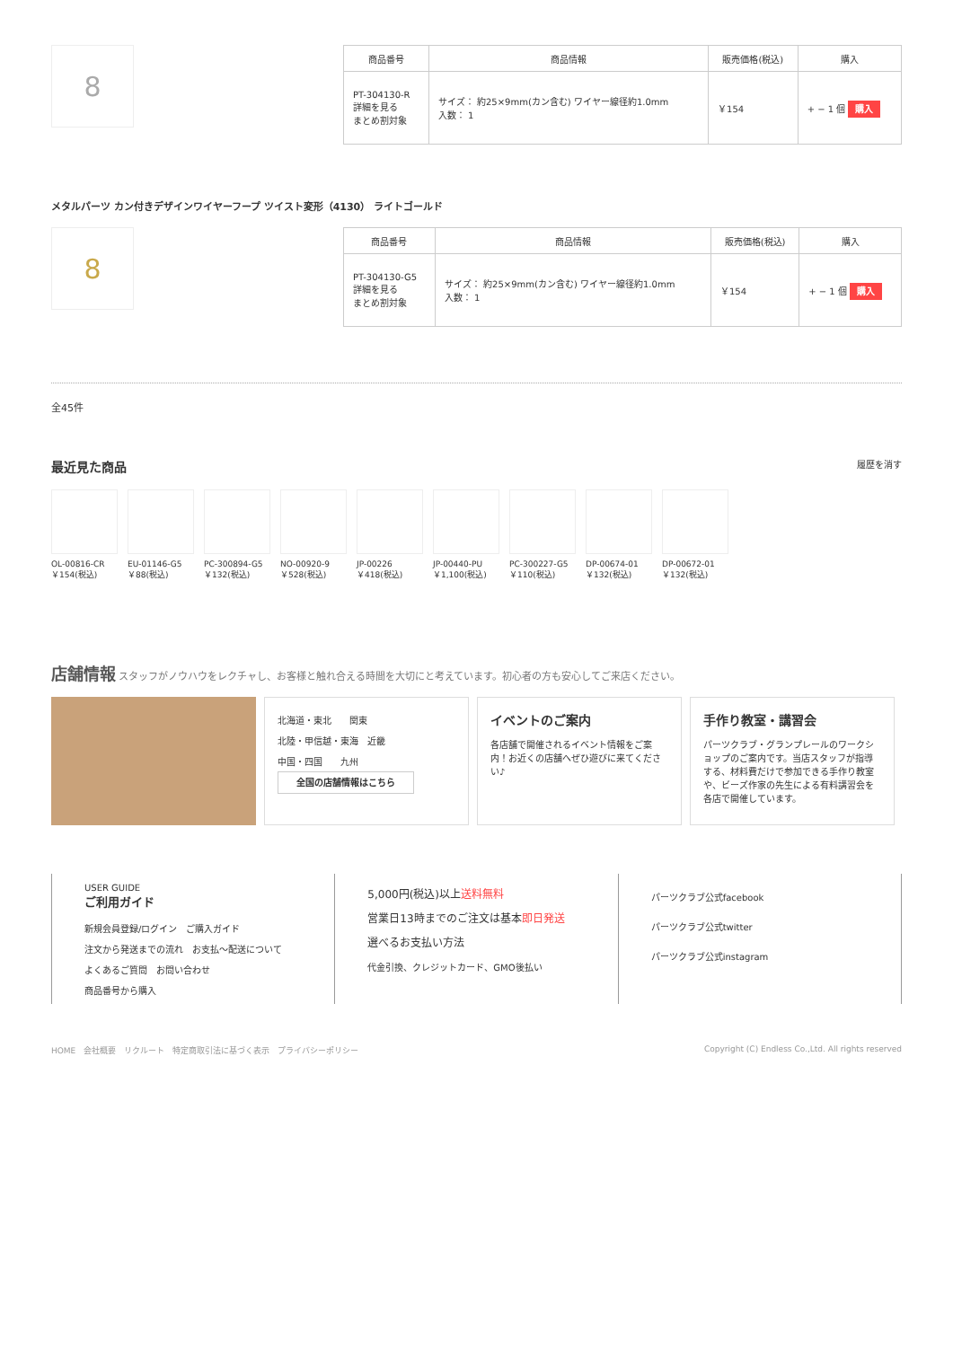8
| 商品番号 | 商品情報 | 販売価格(税込) | 購入 |
| --- | --- | --- | --- |
| PT-304130-R 詳細を見る まとめ割対象 | サイズ： 約25×9mm(カン含む) ワイヤー線径約1.0mm 入数： 1 | ￥154 | + − 1 個 購入 |
メタルパーツ カン付きデザインワイヤーフープ ツイスト変形（4130） ライトゴールド
8
| 商品番号 | 商品情報 | 販売価格(税込) | 購入 |
| --- | --- | --- | --- |
| PT-304130-G5 詳細を見る まとめ割対象 | サイズ： 約25×9mm(カン含む) ワイヤー線径約1.0mm 入数： 1 | ￥154 | + − 1 個 購入 |
全45件
最近見た商品 履歴を消す
OL-00816-CR
￥154(税込)
EU-01146-G5
￥88(税込)
PC-300894-G5
￥132(税込)
NO-00920-9
￥528(税込)
JP-00226
￥418(税込)
JP-00440-PU
￥1,100(税込)
PC-300227-G5
￥110(税込)
DP-00674-01
￥132(税込)
DP-00672-01
￥132(税込)
店舗情報 スタッフがノウハウをレクチャし、お客様と触れ合える時間を大切にと考えています。初心者の方も安心してご来店ください。
北海道・東北　　関東
北陸・甲信越・東海　近畿
中国・四国　　九州
全国の店舗情報はこちら
イベントのご案内
各店舗で開催されるイベント情報をご案内！お近くの店舗へぜひ遊びに来てください♪
手作り教室・講習会
パーツクラブ・グランプレールのワークショップのご案内です。当店スタッフが指導する、材料費だけで参加できる手作り教室や、ビーズ作家の先生による有料講習会を各店で開催しています。
USER GUIDE
ご利用ガイド
新規会員登録/ログイン　ご購入ガイド
注文から発送までの流れ　お支払〜配送について
よくあるご質問　お問い合わせ
商品番号から購入
5,000円(税込)以上送料無料
営業日13時までのご注文は基本即日発送
選べるお支払い方法
代金引換、クレジットカード、GMO後払い
パーツクラブ公式facebook
パーツクラブ公式twitter
パーツクラブ公式instagram
HOME　会社概要　リクルート　特定商取引法に基づく表示　プライバシーポリシー Copyright (C) Endless Co.,Ltd. All rights reserved